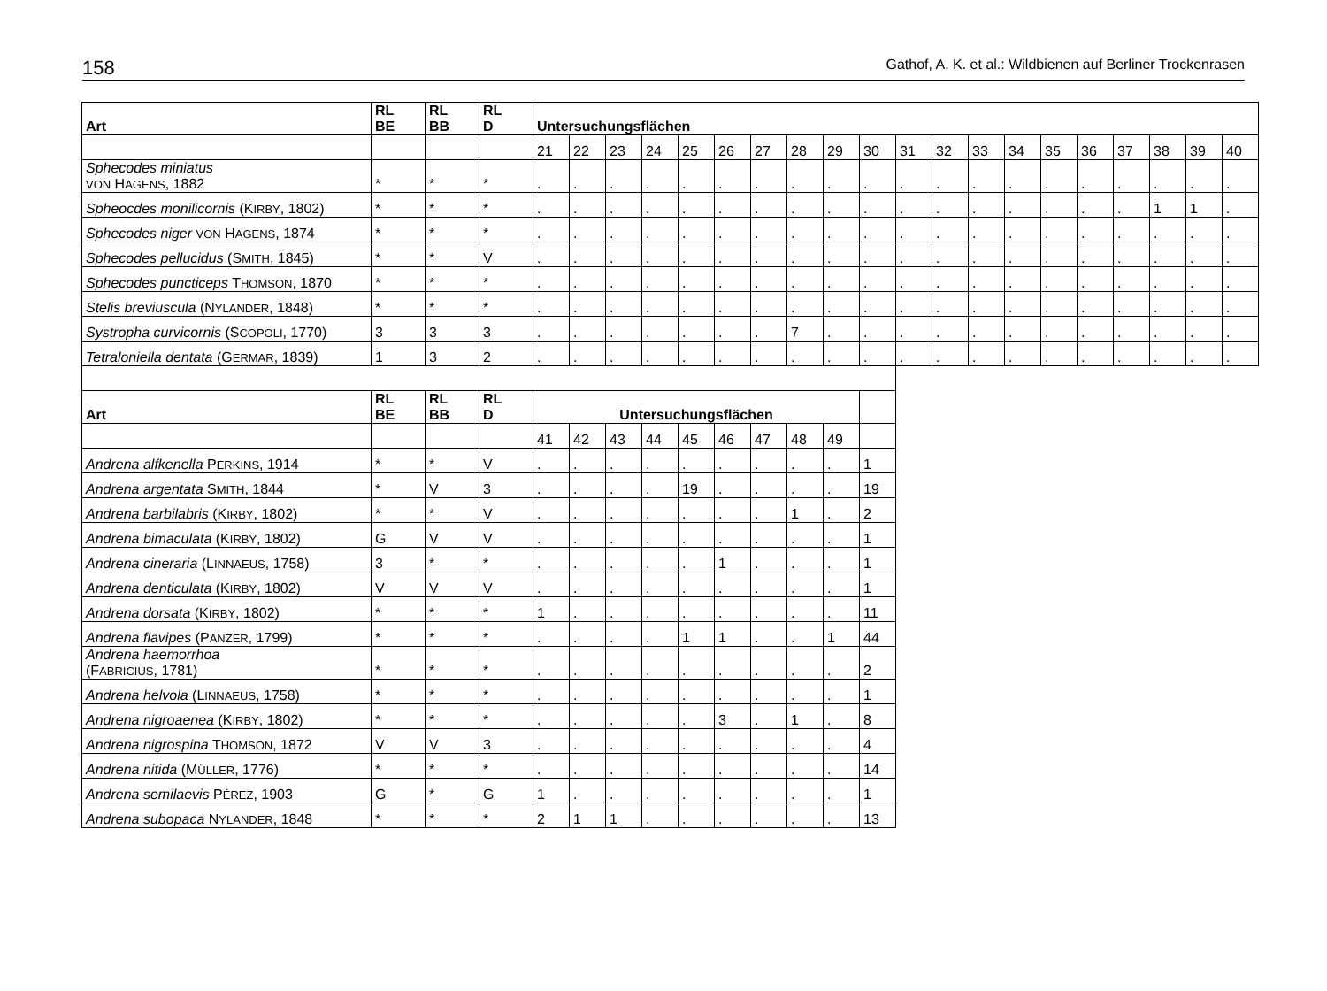158 Gathof, A. K. et al.: Wildbienen auf Berliner Trockenrasen
| Art | RL BE | RL BB | RL D | Untersuchungsflächen | | | | | | | | | | | | | | | | | | | |
| --- | --- | --- | --- | --- | --- | --- | --- | --- | --- | --- | --- | --- | --- | --- | --- | --- | --- | --- | --- | --- | --- | --- | --- |
| | | | | 21 | 22 | 23 | 24 | 25 | 26 | 27 | 28 | 29 | 30 | 31 | 32 | 33 | 34 | 35 | 36 | 37 | 38 | 39 | 40 |
| Sphecodes miniatus VON H AGENS , 1882 | * | * | * | . | . | . | . | . | . | . | . | . | . | . | . | . | . | . | . | . | . | . | . |
| Spheocdes monilicornis (K IRBY , 1802) | * | * | * | . | . | . | . | . | . | . | . | . | . | . | . | . | . | . | . | . | 1 | 1 | . |
| Sphecodes niger VON H AGENS , 1874 | * | * | * | . | . | . | . | . | . | . | . | . | . | . | . | . | . | . | . | . | . | . | . |
| Sphecodes pellucidus (S MITH , 1845) | * | * | V | . | . | . | . | . | . | . | . | . | . | . | . | . | . | . | . | . | . | . | . |
| Sphecodes puncticeps T HOMSON , 1870 | * | * | * | . | . | . | . | . | . | . | . | . | . | . | . | . | . | . | . | . | . | . | . |
| Stelis breviuscula (N YLANDER , 1848) | * | * | * | . | . | . | . | . | . | . | . | . | . | . | . | . | . | . | . | . | . | . | . |
| Systropha curvicornis (S COPOLI , 1770) | 3 | 3 | 3 | . | . | . | . | . | . | . | 7 | . | . | . | . | . | . | . | . | . | . | . | . |
| Tetraloniella dentata (G ERMAR , 1839) | 1 | 3 | 2 | . | . | . | . | . | . | . | . | . | . | . | . | . | . | . | . | . | . | . | . |
| Art | RL BE | RL BB | RL D | Untersuchungsflächen | | | | | | | | | | | | | | | | | | | |
| | | | | 41 | 42 | 43 | 44 | 45 | 46 | 47 | 48 | 49 | | | | | | | | | | | |
| Andrena alfkenella P ERKINS , 1914 | * | * | V | . | . | . | . | . | . | . | . | . | 1 | | | | | | | | | | |
| Andrena argentata S MITH , 1844 | * | V | 3 | . | . | . | . | 19 | . | . | . | . | 19 | | | | | | | | | | |
| Andrena barbilabris (K IRBY , 1802) | * | * | V | . | . | . | . | . | . | . | 1 | . | 2 | | | | | | | | | | |
| Andrena bimaculata (K IRBY , 1802) | G | V | V | . | . | . | . | . | . | . | . | . | 1 | | | | | | | | | | |
| Andrena cineraria (L INNAEUS , 1758) | 3 | * | * | . | . | . | . | . | 1 | . | . | . | 1 | | | | | | | | | | |
| Andrena denticulata (K IRBY , 1802) | V | V | V | . | . | . | . | . | . | . | . | . | 1 | | | | | | | | | | |
| Andrena dorsata (K IRBY , 1802) | * | * | * | 1 | . | . | . | . | . | . | . | . | 11 | | | | | | | | | | |
| Andrena flavipes (P ANZER , 1799) | * | * | * | . | . | . | . | 1 | 1 | . | . | 1 | 44 | | | | | | | | | | |
| Andrena haemorrhoa (F ABRICIUS , 1781) | * | * | * | . | . | . | . | . | . | . | . | . | 2 | | | | | | | | | | |
| Andrena helvola (L INNAEUS , 1758) | * | * | * | . | . | . | . | . | . | . | . | . | 1 | | | | | | | | | | |
| Andrena nigroaenea (K IRBY , 1802) | * | * | * | . | . | . | . | . | 3 | . | 1 | . | 8 | | | | | | | | | | |
| Andrena nigrospina T HOMSON , 1872 | V | V | 3 | . | . | . | . | . | . | . | . | . | 4 | | | | | | | | | | |
| Andrena nitida (M ÜLLER , 1776) | * | * | * | . | . | . | . | . | . | . | . | . | 14 | | | | | | | | | | |
| Andrena semilaevis P ÉREZ , 1903 | G | * | G | 1 | . | . | . | . | . | . | . | . | 1 | | | | | | | | | | |
| Andrena subopaca N YLANDER , 1848 | * | * | * | 2 | 1 | 1 | . | . | . | . | . | . | 13 | | | | | | | | | | |